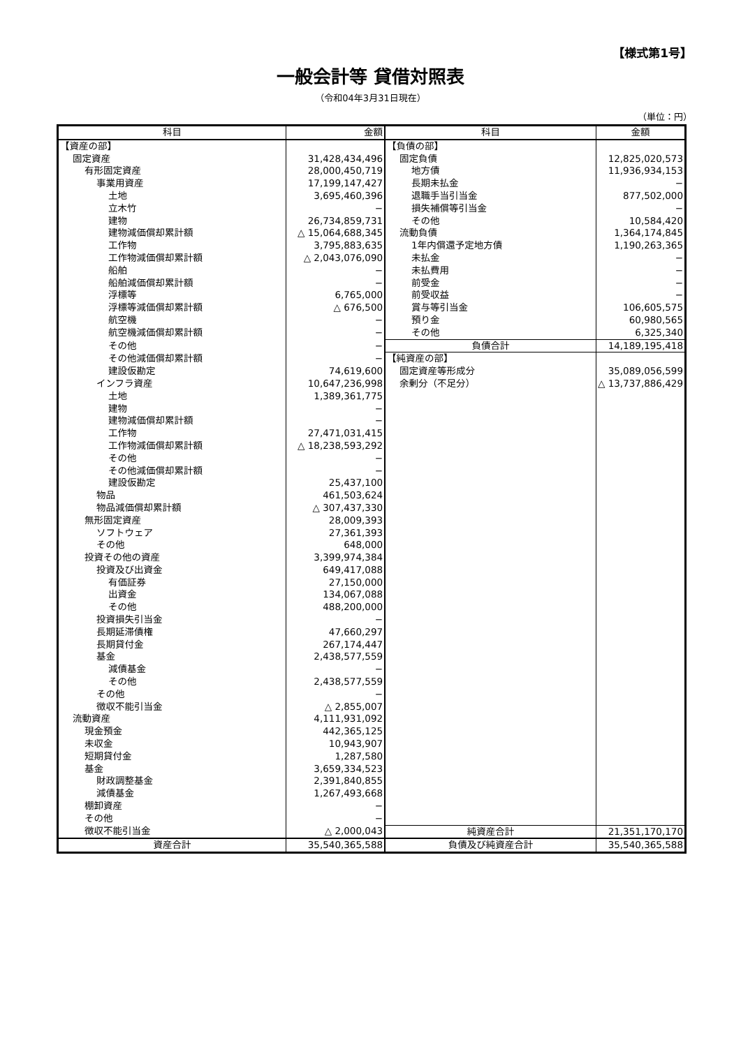【様式第1号】
一般会計等 貸借対照表
（令和04年3月31日現在）
（単位：円）
| 科目 | 金額 | 科目 | 金額 |
| --- | --- | --- | --- |
| 【資産の部】 | | 【負債の部】 | |
| 固定資産 | 31,428,434,496 | 固定負債 | 12,825,020,573 |
| 有形固定資産 | 28,000,450,719 | 地方債 | 11,936,934,153 |
| 事業用資産 | 17,199,147,427 | 長期未払金 | − |
| 土地 | 3,695,460,396 | 退職手当引当金 | 877,502,000 |
| 立木竹 | − | 損失補償等引当金 | − |
| 建物 | 26,734,859,731 | その他 | 10,584,420 |
| 建物減価償却累計額 | △ 15,064,688,345 | 流動負債 | 1,364,174,845 |
| 工作物 | 3,795,883,635 | 1年内償還予定地方債 | 1,190,263,365 |
| 工作物減価償却累計額 | △ 2,043,076,090 | 未払金 | − |
| 船舶 | − | 未払費用 | − |
| 船舶減価償却累計額 | − | 前受金 | − |
| 浮標等 | 6,765,000 | 前受収益 | − |
| 浮標等減価償却累計額 | △ 676,500 | 賞与等引当金 | 106,605,575 |
| 航空機 | − | 預り金 | 60,980,565 |
| 航空機減価償却累計額 | − | その他 | 6,325,340 |
| その他 | − | 負債合計 | 14,189,195,418 |
| その他減価償却累計額 | − | 【純資産の部】 | |
| 建設仮勘定 | 74,619,600 | 固定資産等形成分 | 35,089,056,599 |
| インフラ資産 | 10,647,236,998 | 余剰分（不足分） | △ 13,737,886,429 |
| 土地 | 1,389,361,775 | | |
| 建物 | − | | |
| 建物減価償却累計額 | − | | |
| 工作物 | 27,471,031,415 | | |
| 工作物減価償却累計額 | △ 18,238,593,292 | | |
| その他 | − | | |
| その他減価償却累計額 | − | | |
| 建設仮勘定 | 25,437,100 | | |
| 物品 | 461,503,624 | | |
| 物品減価償却累計額 | △ 307,437,330 | | |
| 無形固定資産 | 28,009,393 | | |
| ソフトウェア | 27,361,393 | | |
| その他 | 648,000 | | |
| 投資その他の資産 | 3,399,974,384 | | |
| 投資及び出資金 | 649,417,088 | | |
| 有価証券 | 27,150,000 | | |
| 出資金 | 134,067,088 | | |
| その他 | 488,200,000 | | |
| 投資損失引当金 | − | | |
| 長期延滞債権 | 47,660,297 | | |
| 長期貸付金 | 267,174,447 | | |
| 基金 | 2,438,577,559 | | |
| 減債基金 | − | | |
| その他 | 2,438,577,559 | | |
| その他 | − | | |
| 徴収不能引当金 | △ 2,855,007 | | |
| 流動資産 | 4,111,931,092 | | |
| 現金預金 | 442,365,125 | | |
| 未収金 | 10,943,907 | | |
| 短期貸付金 | 1,287,580 | | |
| 基金 | 3,659,334,523 | | |
| 財政調整基金 | 2,391,840,855 | | |
| 減債基金 | 1,267,493,668 | | |
| 棚卸資産 | − | | |
| その他 | − | | |
| 徴収不能引当金 | △ 2,000,043 | 純資産合計 | 21,351,170,170 |
| 資産合計 | 35,540,365,588 | 負債及び純資産合計 | 35,540,365,588 |